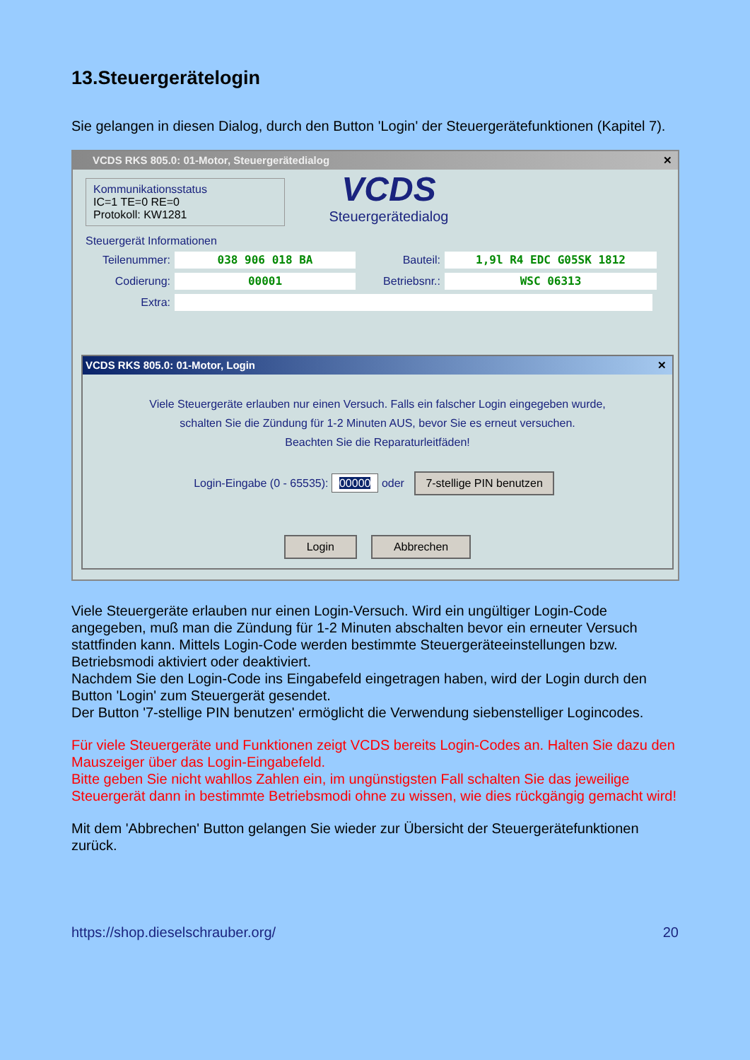13.Steuergerätelogin
Sie gelangen in diesen Dialog, durch den Button 'Login' der Steuergerätefunktionen (Kapitel 7).
VCDS RKS 805.0: 01-Motor, Steuergerätedialog ✕
Kommunikationsstatus
IC=1 TE=0 RE=0
Protokoll: KW1281
VCDS
Steuergerätedialog
Steuergerät Informationen
Teilenummer: 038 906 018 BA Bauteil: 1,9l R4 EDC G05SK 1812
Codierung: 00001 Betriebsnr.: WSC 06313
Extra:
VCDS RKS 805.0: 01-Motor, Login ✕
Viele Steuergeräte erlauben nur einen Versuch. Falls ein falscher Login eingegeben wurde,
schalten Sie die Zündung für 1-2 Minuten AUS, bevor Sie es erneut versuchen.
Beachten Sie die Reparaturleitfäden!
Login-Eingabe (0 - 65535): 00000 oder 7-stellige PIN benutzen
Login Abbrechen
Viele Steuergeräte erlauben nur einen Login-Versuch. Wird ein ungültiger Login-Code angegeben, muß man die Zündung für 1-2 Minuten abschalten bevor ein erneuter Versuch stattfinden kann. Mittels Login-Code werden bestimmte Steuergeräteeinstellungen bzw. Betriebsmodi aktiviert oder deaktiviert.
Nachdem Sie den Login-Code ins Eingabefeld eingetragen haben, wird der Login durch den Button 'Login' zum Steuergerät gesendet.
Der Button '7-stellige PIN benutzen' ermöglicht die Verwendung siebenstelliger Logincodes.
Für viele Steuergeräte und Funktionen zeigt VCDS bereits Login-Codes an. Halten Sie dazu den Mauszeiger über das Login-Eingabefeld.
Bitte geben Sie nicht wahllos Zahlen ein, im ungünstigsten Fall schalten Sie das jeweilige Steuergerät dann in bestimmte Betriebsmodi ohne zu wissen, wie dies rückgängig gemacht wird!
Mit dem 'Abbrechen' Button gelangen Sie wieder zur Übersicht der Steuergerätefunktionen zurück.
https://shop.dieselschrauber.org/ 20